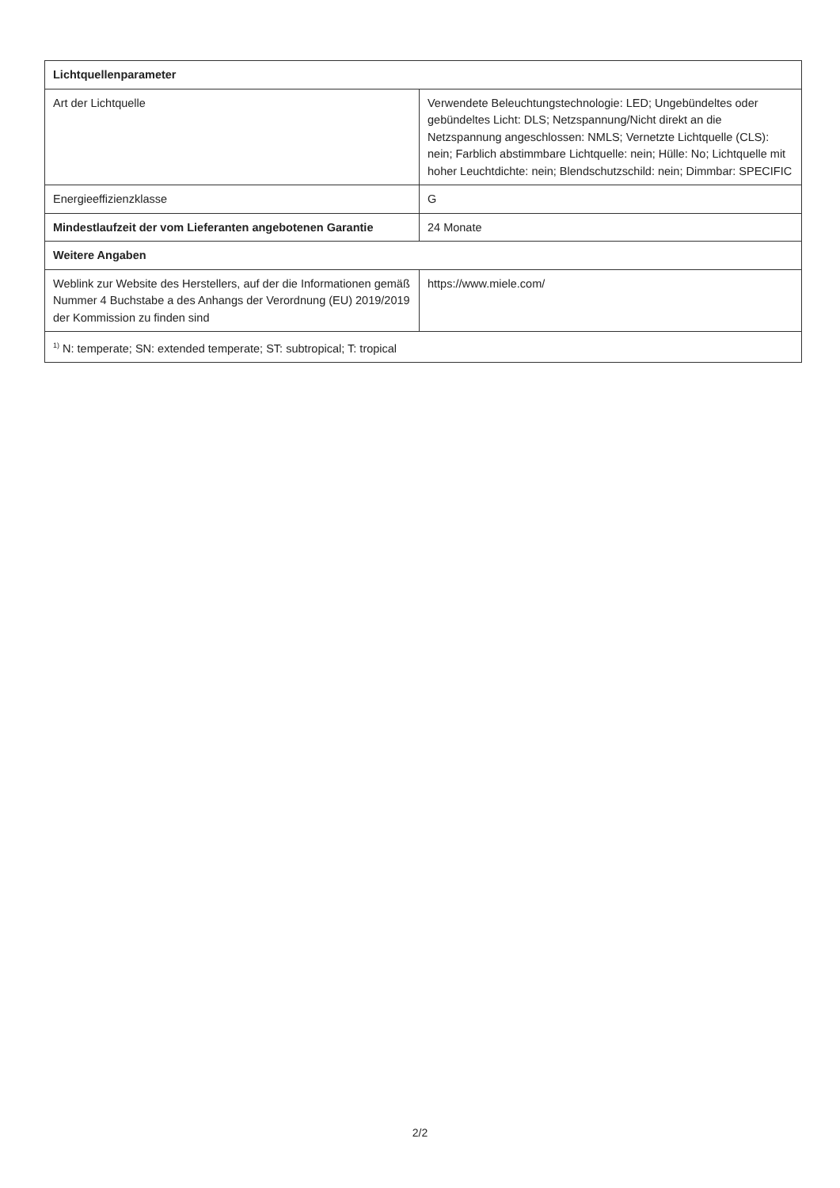| Lichtquellenparameter | |
| --- | --- |
| Art der Lichtquelle | Verwendete Beleuchtungstechnologie: LED; Ungebündeltes oder gebündeltes Licht: DLS; Netzspannung/Nicht direkt an die Netzspannung angeschlossen: NMLS; Vernetzte Lichtquelle (CLS): nein; Farblich abstimmbare Lichtquelle: nein; Hülle: No; Lichtquelle mit hoher Leuchtdichte: nein; Blendschutzschild: nein; Dimmbar: SPECIFIC |
| Energieeffizienzklasse | G |
| Mindestlaufzeit der vom Lieferanten angebotenen Garantie | 24 Monate |
| Weitere Angaben | |
| Weblink zur Website des Herstellers, auf der die Informationen gemäß Nummer 4 Buchstabe a des Anhangs der Verordnung (EU) 2019/2019 der Kommission zu finden sind | https://www.miele.com/ |
| <sup>1)</sup> N: temperate; SN: extended temperate; ST: subtropical; T: tropical | |
2/2